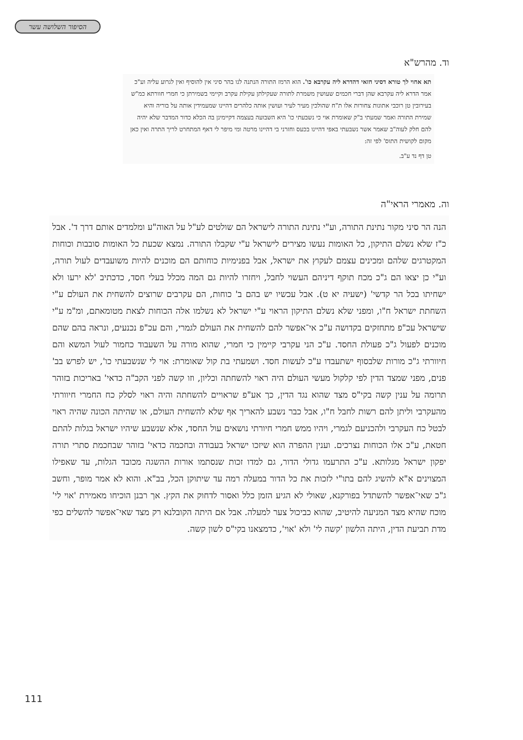הסיפור השלושה עשר
וד. מהרש"א
תא אחוי לך טורא דסיני חזאי דהדרא ליה עקרבא כו'. הוא הרמז התורה הנתנה לנו בהר סיני אין להוסיף ואין לגרוע עליה וע"כ אמר הדרא ליה עקרבא שהן דברי חכמים שעושין משמרת לתורה שעקילתן עקילת עקרב וקיימי בשמירתן כי חמרי חוורתא כמ"ש בעירובין טן רוכבי אתונות צחורות אלו ת"ח שהולכין מעיר לעיר ועושין אותה כלהרים דהיינו שמעמידין אותה על בוריה והיא שמירת התורה ואמר שמעתי ב"ק שאומרת אוי כי נשבעתי כו' היא השבועה בעצמה דקיימינן בה הכלא כדור המדבר שלא יהיה להם חלק לעוה"ב שאמר אשר נשבעתי באפי דהיינו בכעס וחזרני בי דהיינו מרטה ומי מיפר לי דאף המתחרט לריך התרה ואין כאן מקום לקושית התוס' לפי זה:
טן דף נד ע"ב.
וה. מאמרי הראי"ה
הנה הר סיני מקור נתינת התורה, וע"י נתינת התורה לישראל הם שולטים לע"ל על האוה"ע ומלמדים אותם דרך ד'. אבל כ"ז שלא נשלם התיקון, כל האומות נעשו מצירים לישראל ע"י שקבלו התורה. נמצא שכעת כל האומות סובבות וכוחות המקטרגים שלהם ומכינים עצמם לעקוץ את ישראל, אבל בפנימיות כוחותם הם מוכנים להיות משועבדים לעול תורה, וע"י כן יצאו הם ג"כ מכח תוקף דיניהם העשוי לחבל, ויחזרו להיות גם המה מכלל בעלי חסד, כדכתיב 'לא ירעו ולא ישחיתו בכל הר קדשי' (ישעיה יא ט). אבל עכשיו יש בהם ב' כוחות, הם עקרבים שרוצים להשחית את העולם ע"י השחתת ישראל ח"ו, ומפני שלא נשלם התיקון הראוי ע"י ישראל לא נשלמו אלה הכוחות לצאת מטומאתם, ומ"מ ע"י שישראל עכ"פ מתחזקים בקדושה ע"כ אי־אפשר להם להשחית את העולם לגמרי, והם עכ"פ נכנעים, ונראה בהם שהם מוכנים לפעול ג"כ פעולת החסד. ע"כ הני עקרבי קיימין כי חמרי, שהוא מורה על השעבוד כחמור לעול המשא והם חיוורתי ג"כ מורות שלבסוף ישתעבדו ע"כ לעשות חסד. ושמעתי בת קול שאומרת: אוי לי שנשבעתי כו', יש לפרש בב' פנים, מפני שמצד הדין לפי קלקול מעשי העולם היה ראוי להשחתה וכליון, וזו קשה לפני הקב"ה כדאי' באריכות בזוהר תרומה על ענין קשה בקי"ס מצד שהוא נגד הדין, כך אע"פ שראויים להשחתה והיה ראוי לסלק כח החמרי חיוורתי מהעקרבי וליתן להם רשות לחבל ח"ו, אבל כבר נשבע להאריך אף שלא להשחית העולם, או שהיתה הכונה שהיה ראוי לבטל כח העקרבי ולהכניעם לגמרי, ויהיו ממש חמרי חיורתי נושאים עול החסד, אלא שנשבע שיהיו ישראל בגלות להתם חטאת, ע"כ אלו הכוחות נצרכים. וענין ההפרה הוא שיזכו ישראל בעבודה ובחכמה כדאי' בזוהר שבחכמת סתרי תורה יפקון ישראל מגלותא. ע"כ התרעמו גדולי הדור, גם למדו זכות שנסתמו אורות ההשגה מכובד הגלות, עד שאפילו המצוינים א"א להשיג להם בתו"י לזכות את כל הדור במעלה רמה עד שיתוקן הכל, בב"א. והוא לא אמר מופר, וחשב ג"כ שאי־אפשר להשתדל בפורקנא, שאולי לא הגיע הזמן כלל ואסור לדחוק את הקץ. אך רבנן הוכיחו מאמירת 'אוי לי' מוכח שהיא מצד המניעה להיטיב, שהוא כביכול צער למעלה. אבל אם היתה הקובלנא רק מצד שאי־אפשר להשלים כפי מדת תביעת הדין, היתה הלשון 'קשה לי' ולא 'אוי', כדמצאנו בקי"ס לשון קשה.
111